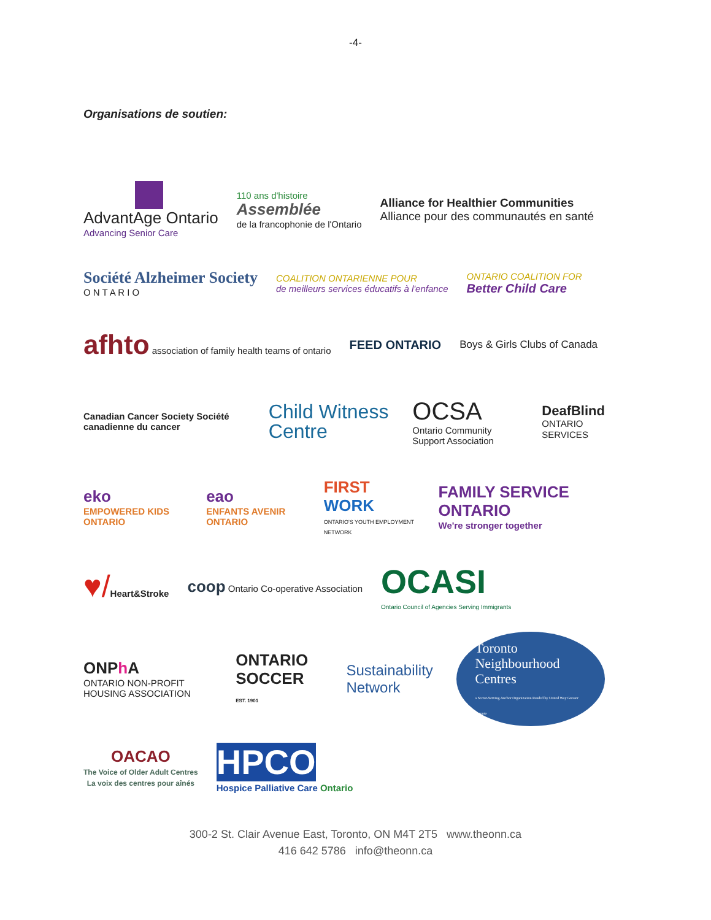-4-
Organisations de soutien:
AdvantAge Ontario
Advancing Senior Care
110 ans d'histoire
Assemblée
de la francophonie de l'Ontario
Alliance for Healthier Communities
Alliance pour des communautés en santé
Société Alzheimer Society
O N T A R I O
COALITION ONTARIENNE POUR
de meilleurs services éducatifs à l'enfance
ONTARIO COALITION FOR
Better Child Care
afhto association of family health teams of ontario
FEED ONTARIO
Boys & Girls Clubs of Canada
Canadian Cancer Society Société canadienne du cancer
Child Witness Centre
OCSA
Ontario Community Support Association
DeafBlind
ONTARIO SERVICES
eko
EMPOWERED KIDS ONTARIO
eao
ENFANTS AVENIR ONTARIO
FIRST WORK
ONTARIO'S YOUTH EMPLOYMENT NETWORK
FAMILY SERVICE ONTARIO
We're stronger together
♥/Heart&Stroke
coop Ontario Co-operative Association
OCASI
Ontario Council of Agencies Serving Immigrants
ONPh A
ONTARIO NON-PROFIT HOUSING ASSOCIATION
ONTARIO SOCCER
EST. 1901
Sustainability Network
Toronto Neighbourhood Centres
a Sector-Serving Anchor Organization Funded by United Way Greater Toronto
OACAO
The Voice of Older Adult Centres
La voix des centres pour aînés
HPCO
Hospice Palliative Care Ontario
300-2 St. Clair Avenue East, Toronto, ON M4T 2T5 www.theonn.ca
416 642 5786 info@theonn.ca